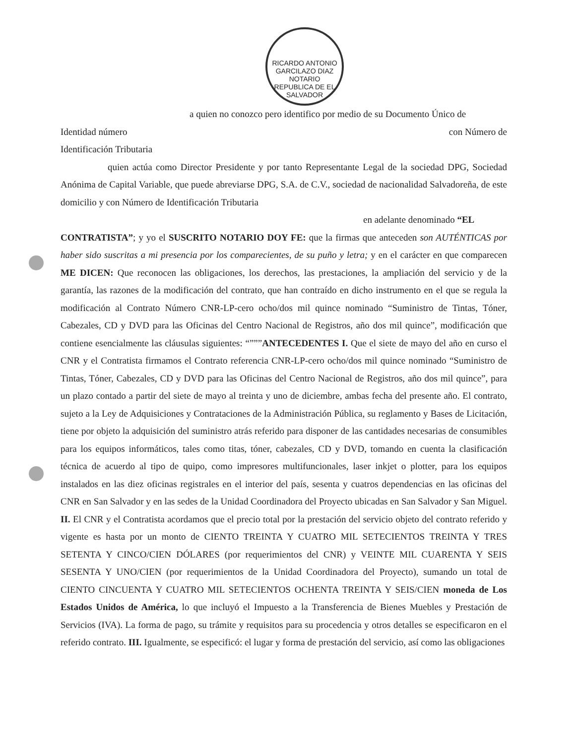RICARDO ANTONIO GARCILAZO DIAZ
NOTARIO
REPUBLICA DE EL SALVADOR
a quien no conozco pero identifico por medio de su Documento Único de
Identidad número con Número de
Identificación Tributaria
quien actúa como Director Presidente y por tanto Representante Legal de la sociedad DPG, Sociedad Anónima de Capital Variable, que puede abreviarse DPG, S.A. de C.V., sociedad de nacionalidad Salvadoreña, de este domicilio y con Número de Identificación Tributaria
en adelante denominado “EL
CONTRATISTA”; y yo el SUSCRITO NOTARIO DOY FE: que la firmas que anteceden son AUTÉNTICAS por haber sido suscritas a mi presencia por los comparecientes, de su puño y letra; y en el carácter en que comparecen ME DICEN: Que reconocen las obligaciones, los derechos, las prestaciones, la ampliación del servicio y de la garantía, las razones de la modificación del contrato, que han contraído en dicho instrumento en el que se regula la modificación al Contrato Número CNR-LP-cero ocho/dos mil quince nominado “Suministro de Tintas, Tóner, Cabezales, CD y DVD para las Oficinas del Centro Nacional de Registros, año dos mil quince”, modificación que contiene esencialmente las cláusulas siguientes: “”””ANTECEDENTES I. Que el siete de mayo del año en curso el CNR y el Contratista firmamos el Contrato referencia CNR-LP-cero ocho/dos mil quince nominado “Suministro de Tintas, Tóner, Cabezales, CD y DVD para las Oficinas del Centro Nacional de Registros, año dos mil quince”, para un plazo contado a partir del siete de mayo al treinta y uno de diciembre, ambas fecha del presente año. El contrato, sujeto a la Ley de Adquisiciones y Contrataciones de la Administración Pública, su reglamento y Bases de Licitación, tiene por objeto la adquisición del suministro atrás referido para disponer de las cantidades necesarias de consumibles para los equipos informáticos, tales como titas, tóner, cabezales, CD y DVD, tomando en cuenta la clasificación técnica de acuerdo al tipo de quipo, como impresores multifuncionales, laser inkjet o plotter, para los equipos instalados en las diez oficinas registrales en el interior del país, sesenta y cuatros dependencias en las oficinas del CNR en San Salvador y en las sedes de la Unidad Coordinadora del Proyecto ubicadas en San Salvador y San Miguel. II. El CNR y el Contratista acordamos que el precio total por la prestación del servicio objeto del contrato referido y vigente es hasta por un monto de CIENTO TREINTA Y CUATRO MIL SETECIENTOS TREINTA Y TRES SETENTA Y CINCO/CIEN DÓLARES (por requerimientos del CNR) y VEINTE MIL CUARENTA Y SEIS SESENTA Y UNO/CIEN (por requerimientos de la Unidad Coordinadora del Proyecto), sumando un total de CIENTO CINCUENTA Y CUATRO MIL SETECIENTOS OCHENTA TREINTA Y SEIS/CIEN moneda de Los Estados Unidos de América, lo que incluyó el Impuesto a la Transferencia de Bienes Muebles y Prestación de Servicios (IVA). La forma de pago, su trámite y requisitos para su procedencia y otros detalles se especificaron en el referido contrato. III. Igualmente, se especificó: el lugar y forma de prestación del servicio, así como las obligaciones